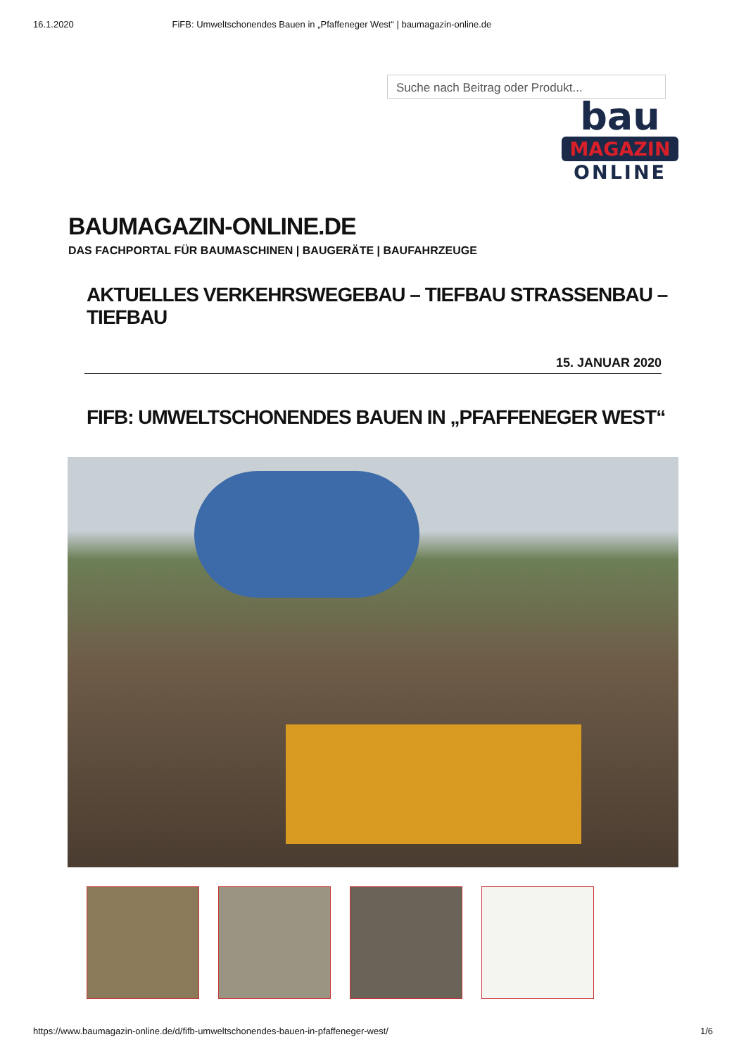16.1.2020 FiFB: Umweltschonendes Bauen in „Pfaffeneger West“ | baumagazin-online.de
Suche nach Beitrag oder Produkt...
bau
MAGAZIN
ONLINE
BAUMAGAZIN-ONLINE.DE
DAS FACHPORTAL FÜR BAUMASCHINEN | BAUGERÄTE | BAUFAHRZEUGE
AKTUELLES VERKEHRSWEGEBAU – TIEFBAU STRASSENBAU – TIEFBAU
15. JANUAR 2020
FIFB: UMWELTSCHONENDES BAUEN IN „PFAFFENEGER WEST“
https://www.baumagazin-online.de/d/fifb-umweltschonendes-bauen-in-pfaffeneger-west/ 1/6